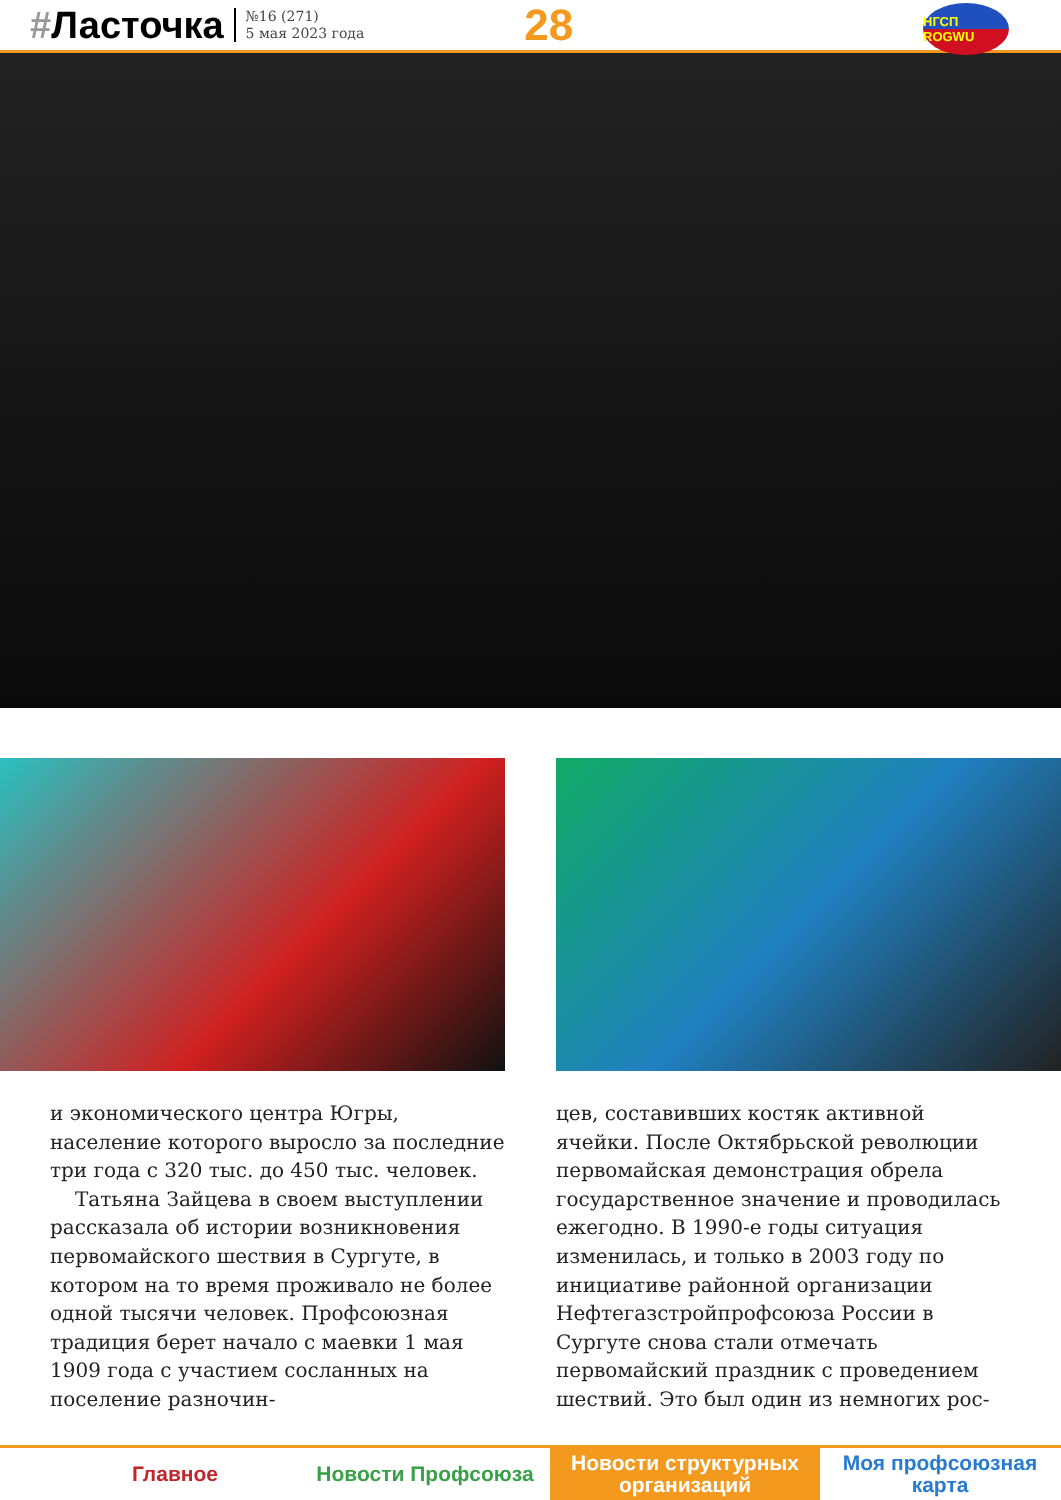#Ласточка
№16 (271)
5 мая 2023 года
28
НГСП ROGWU
и экономического центра Югры, население которого выросло за последние три года с 320 тыс. до 450 тыс. человек.
Татьяна Зайцева в своем выступлении рассказала об истории возникновения первомайского шествия в Сургуте, в котором на то время проживало не более одной тысячи человек. Профсоюзная традиция берет начало с маевки 1 мая 1909 года с участием сосланных на поселение разночин-
цев, составивших костяк активной ячейки. После Октябрьской революции первомайская демонстрация обрела государственное значение и проводилась ежегодно. В 1990-е годы ситуация изменилась, и только в 2003 году по инициативе районной организации Нефтегазстройпрофсоюза России в Сургуте снова стали отмечать первомайский праздник с проведением шествий. Это был один из немногих рос-
Главное Новости Профсоюза Новости структурных организаций
Моя профсоюзная карта